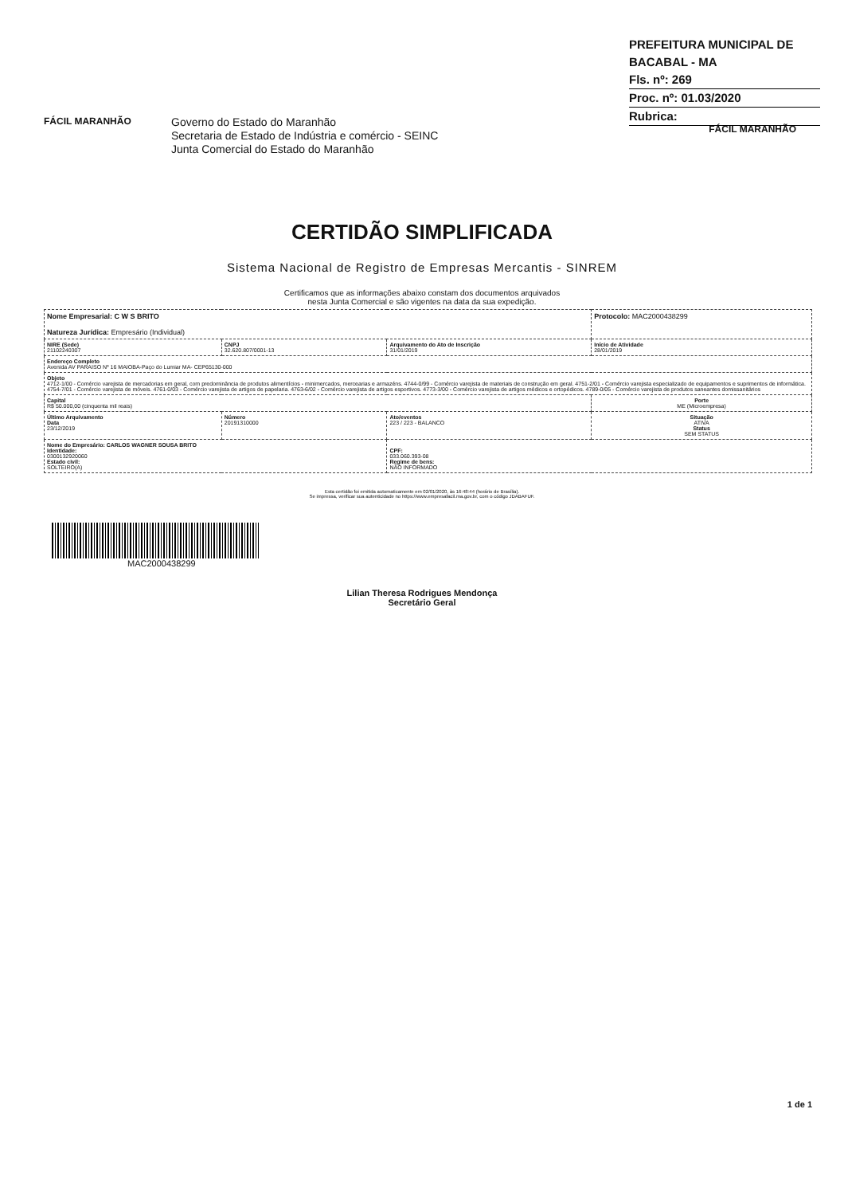PREFEITURA MUNICIPAL DE BACABAL - MA
Fls. nº: 269
Proc. nº: 01.03/2020
Rubrica:
FÁCIL MARANHÃO
Governo do Estado do Maranhão
Secretaria de Estado de Indústria e comércio - SEINC
Junta Comercial do Estado do Maranhão
FÁCIL MARANHÃO
CERTIDÃO SIMPLIFICADA
Sistema Nacional de Registro de Empresas Mercantis - SINREM
Certificamos que as informações abaixo constam dos documentos arquivados
nesta Junta Comercial e são vigentes na data da sua expedição.
| Nome Empresarial: C W S BRITO Natureza Jurídica: Empresário (Individual) | | | Protocolo: MAC2000438299 |
| NIRE (Sede) 21102240307 | CNPJ 32.620.807/0001-13 | Arquivamento do Ato de Inscrição 31/01/2019 | Início de Atividade 28/01/2019 |
| Endereço Completo Avenida AV PARAISO Nº 16 MAIOBA-Paço do Lumiar MA- CEP65130-000 | | | |
| Objeto 4712-1/00 - Comércio varejista de mercadorias em geral, com predominância de produtos alimentícios - minimercados, mercearias e armazéns. 4744-0/99 - Comércio varejista de materiais de construção em geral. 4751-2/01 - Comércio varejista especializado de equipamentos e suprimentos de informática. 4754-7/01 - Comércio varejista de móveis. 4761-0/03 - Comércio varejista de artigos de papelaria. 4763-6/02 - Comércio varejista de artigos esportivos. 4773-3/00 - Comércio varejista de artigos médicos e ortopédicos. 4789-0/05 - Comércio varejista de produtos saneantes domissanitários | | | |
| Capital R$ 50.000,00 (cinquenta mil reais) | | | Porte ME (Microempresa) |
| Último Arquivamento Data 23/12/2019 | Número 20191310000 | Ato/eventos 223 / 223 - BALANCO | Situação ATIVA Status SEM STATUS |
| Nome do Empresário: CARLOS WAGNER SOUSA BRITO Identidade: 0300132920060 Estado civil: SOLTEIRO(A) | | CPF: 033.060.393-08 Regime de bens: NÃO INFORMADO | |
Esta certidão foi emitida automaticamente em 02/01/2020, às 16:48:44 (horário de Brasília).
Se impressa, verificar sua autenticidade no https://www.empresafacil.ma.gov.br, com o código JDABAFUF.
MAC2000438299
Lilian Theresa Rodrigues Mendonça
Secretário Geral
1 de 1